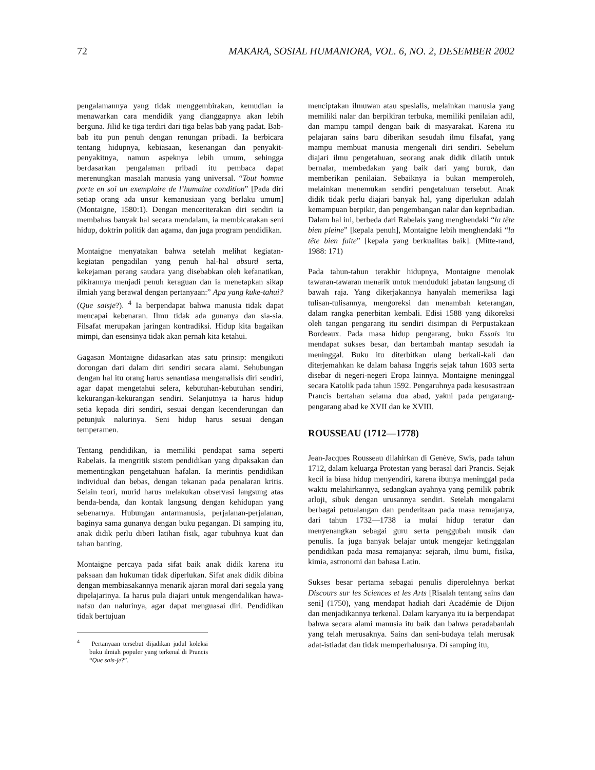72 MAKARA, SOSIAL HUMANIORA, VOL. 6, NO. 2, DESEMBER 2002
pengalamannya yang tidak menggembirakan, kemudian ia menawarkan cara mendidik yang dianggapnya akan lebih berguna. Jilid ke tiga terdiri dari tiga belas bab yang padat. Bab-bab itu pun penuh dengan renungan pribadi. Ia berbicara tentang hidupnya, kebiasaan, kesenangan dan penyakit-penyakitnya, namun aspeknya lebih umum, sehingga berdasarkan pengalaman pribadi itu pembaca dapat merenungkan masalah manusia yang universal. “Tout homme porte en soi un exemplaire de l’humaine condition” [Pada diri setiap orang ada unsur kemanusiaan yang berlaku umum] (Montaigne, 1580:1). Dengan menceriterakan diri sendiri ia membahas banyak hal secara mendalam, ia membicarakan seni hidup, doktrin politik dan agama, dan juga program pendidikan.
Montaigne menyatakan bahwa setelah melihat kegiatan-kegiatan pengadilan yang penuh hal-hal absurd serta, kekejaman perang saudara yang disebabkan oleh kefanatikan, pikirannya menjadi penuh keraguan dan ia menetapkan sikap ilmiah yang berawal dengan pertanyaan:” Apa yang kuke-tahui? (Que saisje?). <sup>4</sup> Ia berpendapat bahwa manusia tidak dapat mencapai kebenaran. Ilmu tidak ada gunanya dan sia-sia. Filsafat merupakan jaringan kontradiksi. Hidup kita bagaikan mimpi, dan esensinya tidak akan pernah kita ketahui.
Gagasan Montaigne didasarkan atas satu prinsip: mengikuti dorongan dari dalam diri sendiri secara alami. Sehubungan dengan hal itu orang harus senantiasa menganalisis diri sendiri, agar dapat mengetahui selera, kebutuhan-kebutuhan sendiri, kekurangan-kekurangan sendiri. Selanjutnya ia harus hidup setia kepada diri sendiri, sesuai dengan kecenderungan dan petunjuk nalurinya. Seni hidup harus sesuai dengan temperamen.
Tentang pendidikan, ia memiliki pendapat sama seperti Rabelais. Ia mengritik sistem pendidikan yang dipaksakan dan mementingkan pengetahuan hafalan. Ia merintis pendidikan individual dan bebas, dengan tekanan pada penalaran kritis. Selain teori, murid harus melakukan observasi langsung atas benda-benda, dan kontak langsung dengan kehidupan yang sebenarnya. Hubungan antarmanusia, perjalanan-perjalanan, baginya sama gunanya dengan buku pegangan. Di samping itu, anak didik perlu diberi latihan fisik, agar tubuhnya kuat dan tahan banting.
Montaigne percaya pada sifat baik anak didik karena itu paksaan dan hukuman tidak diperlukan. Sifat anak didik dibina dengan membiasakannya menarik ajaran moral dari segala yang dipelajarinya. Ia harus pula diajari untuk mengendalikan hawa-nafsu dan nalurinya, agar dapat menguasai diri. Pendidikan tidak bertujuan
<sup>4</sup> Pertanyaan tersebut dijadikan judul koleksi buku ilmiah populer yang terkenal di Prancis “Que sais-je?”.
menciptakan ilmuwan atau spesialis, melainkan manusia yang memiliki nalar dan berpikiran terbuka, memiliki penilaian adil, dan mampu tampil dengan baik di masyarakat. Karena itu pelajaran sains baru diberikan sesudah ilmu filsafat, yang mampu membuat manusia mengenali diri sendiri. Sebelum diajari ilmu pengetahuan, seorang anak didik dilatih untuk bernalar, membedakan yang baik dari yang buruk, dan memberikan penilaian. Sebaiknya ia bukan memperoleh, melainkan menemukan sendiri pengetahuan tersebut. Anak didik tidak perlu diajari banyak hal, yang diperlukan adalah kemampuan berpikir, dan pengembangan nalar dan kepribadian. Dalam hal ini, berbeda dari Rabelais yang menghendaki “la tête bien pleine” [kepala penuh], Montaigne lebih menghendaki “la tête bien faite” [kepala yang berkualitas baik]. (Mitte-rand, 1988: 171)
Pada tahun-tahun terakhir hidupnya, Montaigne menolak tawaran-tawaran menarik untuk menduduki jabatan langsung di bawah raja. Yang dikerjakannya hanyalah memeriksa lagi tulisan-tulisannya, mengoreksi dan menambah keterangan, dalam rangka penerbitan kembali. Edisi 1588 yang dikoreksi oleh tangan pengarang itu sendiri disimpan di Perpustakaan Bordeaux. Pada masa hidup pengarang, buku Essais itu mendapat sukses besar, dan bertambah mantap sesudah ia meninggal. Buku itu diterbitkan ulang berkali-kali dan diterjemahkan ke dalam bahasa Inggris sejak tahun 1603 serta disebar di negeri-negeri Eropa lainnya. Montaigne meninggal secara Katolik pada tahun 1592. Pengaruhnya pada kesusastraan Prancis bertahan selama dua abad, yakni pada pengarang-pengarang abad ke XVII dan ke XVIII.
ROUSSEAU (1712—1778)
Jean-Jacques Rousseau dilahirkan di Genève, Swis, pada tahun 1712, dalam keluarga Protestan yang berasal dari Prancis. Sejak kecil ia biasa hidup menyendiri, karena ibunya meninggal pada waktu melahirkannya, sedangkan ayahnya yang pemilik pabrik arloji, sibuk dengan urusannya sendiri. Setelah mengalami berbagai petualangan dan penderitaan pada masa remajanya, dari tahun 1732—1738 ia mulai hidup teratur dan menyenangkan sebagai guru serta penggubah musik dan penulis. Ia juga banyak belajar untuk mengejar ketinggalan pendidikan pada masa remajanya: sejarah, ilmu bumi, fisika, kimia, astronomi dan bahasa Latin.
Sukses besar pertama sebagai penulis diperolehnya berkat Discours sur les Sciences et les Arts [Risalah tentang sains dan seni] (1750), yang mendapat hadiah dari Académie de Dijon dan menjadikannya terkenal. Dalam karyanya itu ia berpendapat bahwa secara alami manusia itu baik dan bahwa peradabanlah yang telah merusaknya. Sains dan seni-budaya telah merusak adat-istiadat dan tidak memperhalusnya. Di samping itu,